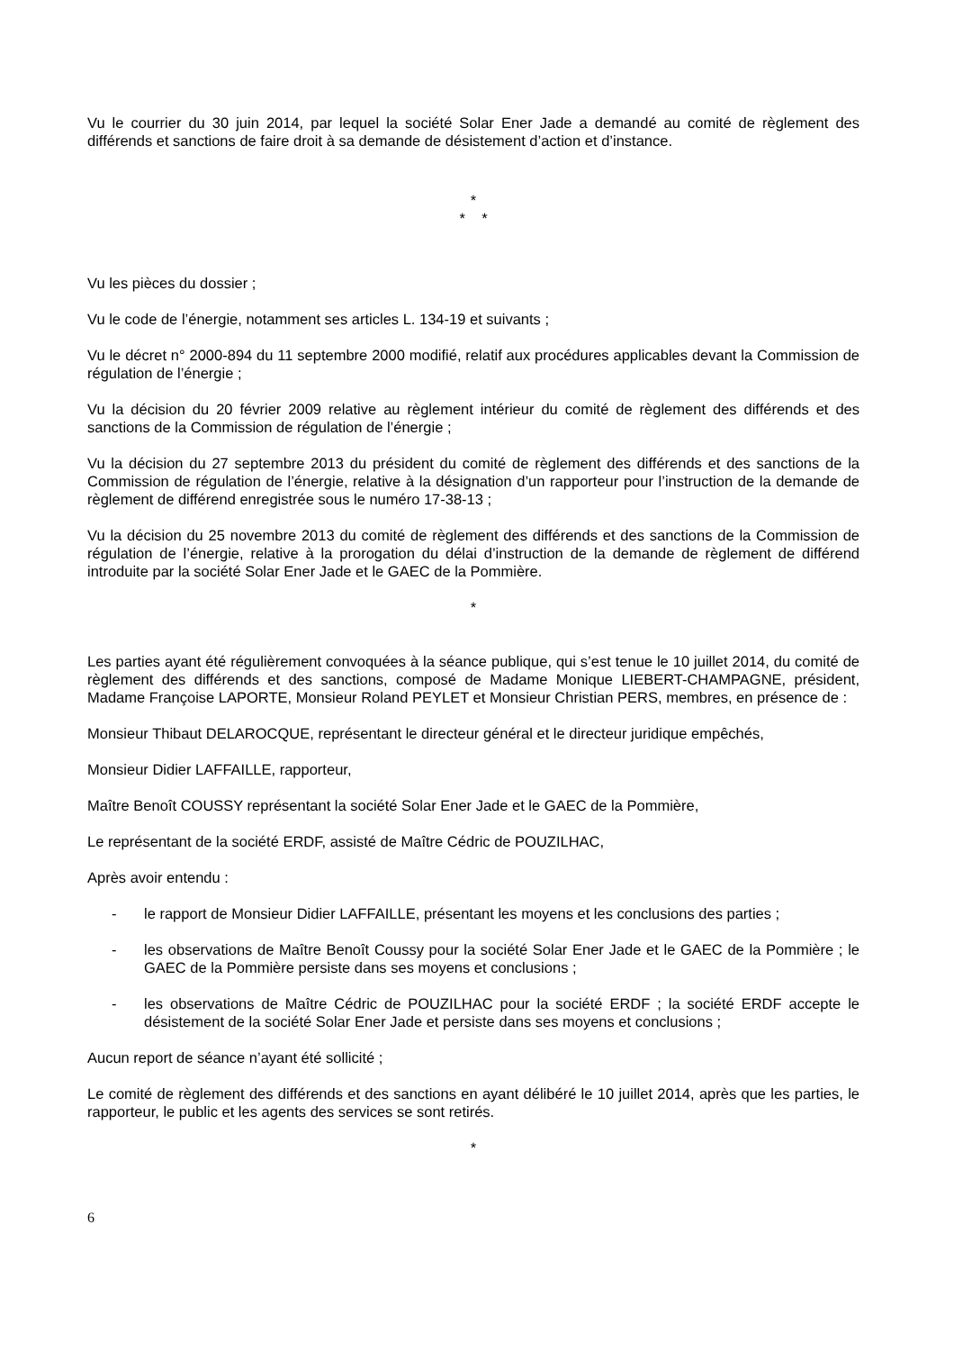Vu le courrier du 30 juin 2014, par lequel la société Solar Ener Jade a demandé au comité de règlement des différends et sanctions de faire droit à sa demande de désistement d’action et d’instance.
*
* *
Vu les pièces du dossier ;
Vu le code de l’énergie, notamment ses articles L. 134-19 et suivants ;
Vu le décret n° 2000-894 du 11 septembre 2000 modifié, relatif aux procédures applicables devant la Commission de régulation de l’énergie ;
Vu la décision du 20 février 2009 relative au règlement intérieur du comité de règlement des différends et des sanctions de la Commission de régulation de l’énergie ;
Vu la décision du 27 septembre 2013 du président du comité de règlement des différends et des sanctions de la Commission de régulation de l’énergie, relative à la désignation d’un rapporteur pour l’instruction de la demande de règlement de différend enregistrée sous le numéro 17-38-13 ;
Vu la décision du 25 novembre 2013 du comité de règlement des différends et des sanctions de la Commission de régulation de l’énergie, relative à la prorogation du délai d’instruction de la demande de règlement de différend introduite par la société Solar Ener Jade et le GAEC de la Pommière.
*
Les parties ayant été régulièrement convoquées à la séance publique, qui s’est tenue le 10 juillet 2014, du comité de règlement des différends et des sanctions, composé de Madame Monique LIEBERT-CHAMPAGNE, président, Madame Françoise LAPORTE, Monsieur Roland PEYLET et Monsieur Christian PERS, membres, en présence de :
Monsieur Thibaut DELAROCQUE, représentant le directeur général et le directeur juridique empêchés,
Monsieur Didier LAFFAILLE, rapporteur,
Maître Benoît COUSSY représentant la société Solar Ener Jade et le GAEC de la Pommière,
Le représentant de la société ERDF, assisté de Maître Cédric de POUZILHAC,
Après avoir entendu :
- le rapport de Monsieur Didier LAFFAILLE, présentant les moyens et les conclusions des parties ;
- les observations de Maître Benoît Coussy pour la société Solar Ener Jade et le GAEC de la Pommière ; le GAEC de la Pommière persiste dans ses moyens et conclusions ;
- les observations de Maître Cédric de POUZILHAC pour la société ERDF ; la société ERDF accepte le désistement de la société Solar Ener Jade et persiste dans ses moyens et conclusions ;
Aucun report de séance n’ayant été sollicité ;
Le comité de règlement des différends et des sanctions en ayant délibéré le 10 juillet 2014, après que les parties, le rapporteur, le public et les agents des services se sont retirés.
*
6